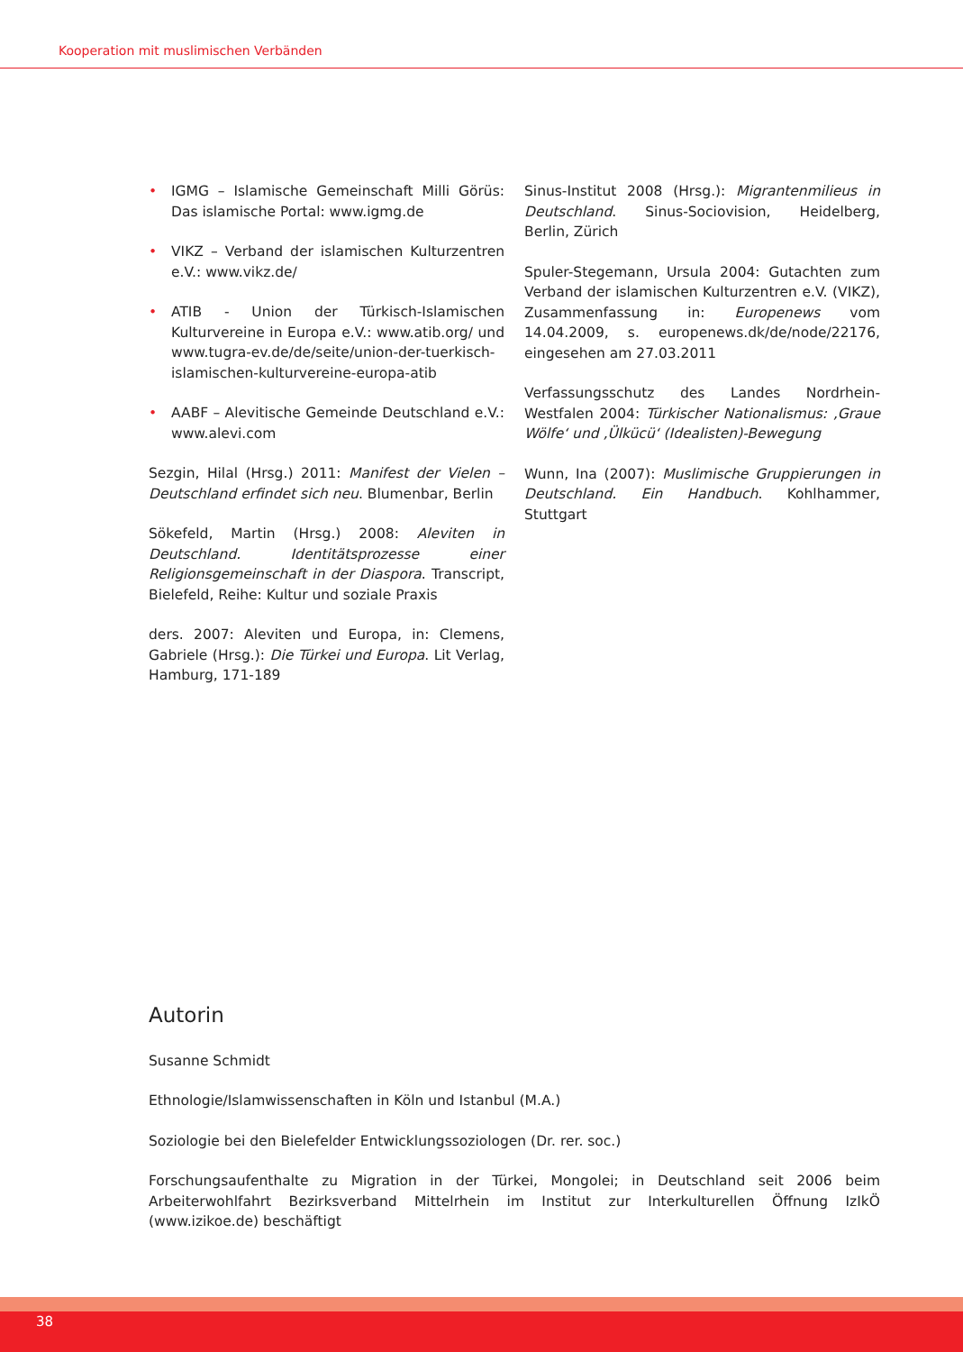Kooperation mit muslimischen Verbänden
• IGMG – Islamische Gemeinschaft Milli Görüs: Das islamische Portal: www.igmg.de
• VIKZ – Verband der islamischen Kulturzentren e.V.: www.vikz.de/
• ATIB - Union der Türkisch-Islamischen Kulturvereine in Europa e.V.: www.atib.org/ und www.tugra-ev.de/de/seite/union-der-tuerkisch-islamischen-kulturvereine-europa-atib
• AABF – Alevitische Gemeinde Deutschland e.V.: www.alevi.com
Sezgin, Hilal (Hrsg.) 2011: Manifest der Vielen – Deutschland erfindet sich neu. Blumenbar, Berlin
Sökefeld, Martin (Hrsg.) 2008: Aleviten in Deutschland. Identitätsprozesse einer Religionsgemeinschaft in der Diaspora. Transcript, Bielefeld, Reihe: Kultur und soziale Praxis
ders. 2007: Aleviten und Europa, in: Clemens, Gabriele (Hrsg.): Die Türkei und Europa. Lit Verlag, Hamburg, 171-189
Sinus-Institut 2008 (Hrsg.): Migrantenmilieus in Deutschland. Sinus-Sociovision, Heidelberg, Berlin, Zürich
Spuler-Stegemann, Ursula 2004: Gutachten zum Verband der islamischen Kulturzentren e.V. (VIKZ), Zusammenfassung in: Europenews vom 14.04.2009, s. europenews.dk/de/node/22176, eingesehen am 27.03.2011
Verfassungsschutz des Landes Nordrhein-Westfalen 2004: Türkischer Nationalismus: ‚Graue Wölfe‘ und ‚Ülkücü‘ (Idealisten)-Bewegung
Wunn, Ina (2007): Muslimische Gruppierungen in Deutschland. Ein Handbuch. Kohlhammer, Stuttgart
Autorin
Susanne Schmidt
Ethnologie/Islamwissenschaften in Köln und Istanbul (M.A.)
Soziologie bei den Bielefelder Entwicklungssoziologen (Dr. rer. soc.)
Forschungsaufenthalte zu Migration in der Türkei, Mongolei; in Deutschland seit 2006 beim Arbeiterwohlfahrt Bezirksverband Mittelrhein im Institut zur Interkulturellen Öffnung IzIkÖ (www.izikoe.de) beschäftigt
38